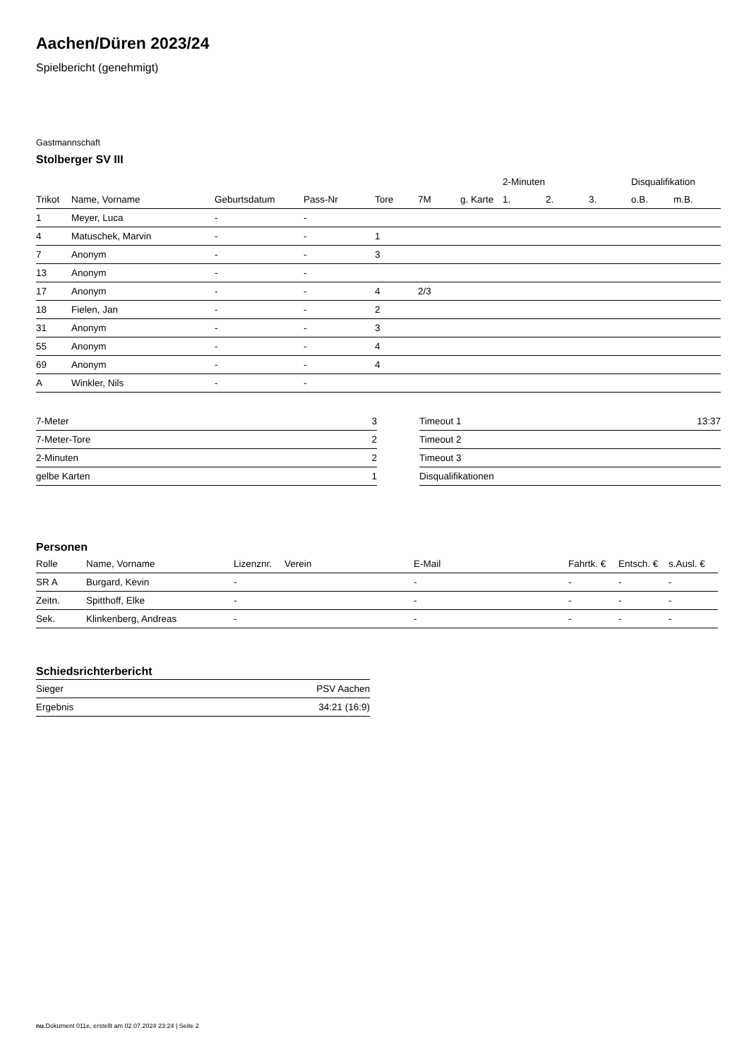Aachen/Düren 2023/24
Spielbericht (genehmigt)
Gastmannschaft
Stolberger SV III
| | | | | | | | 2-Minuten | | | Disqualifikation | |
| --- | --- | --- | --- | --- | --- | --- | --- | --- | --- | --- | --- |
| Trikot | Name, Vorname | Geburtsdatum | Pass-Nr | Tore | 7M | g. Karte | 1. | 2. | 3. | o.B. | m.B. |
| 1 | Meyer, Luca | - | - | | | | | | | | |
| 4 | Matuschek, Marvin | - | - | 1 | | | | | | | |
| 7 | Anonym | - | - | 3 | | | | | | | |
| 13 | Anonym | - | - | | | | | | | | |
| 17 | Anonym | - | - | 4 | 2/3 | | | | | | |
| 18 | Fielen, Jan | - | - | 2 | | | | | | | |
| 31 | Anonym | - | - | 3 | | | | | | | |
| 55 | Anonym | - | - | 4 | | | | | | | |
| 69 | Anonym | - | - | 4 | | | | | | | |
| A | Winkler, Nils | - | - | | | | | | | | |
| 7-Meter | 3 |
| 7-Meter-Tore | 2 |
| 2-Minuten | 2 |
| gelbe Karten | 1 |
| Timeout 1 | 13:37 |
| Timeout 2 | |
| Timeout 3 | |
| Disqualifikationen | |
Personen
| Rolle | Name, Vorname | Lizenznr. | Verein | E-Mail | Fahrtk. € | Entsch. € | s.Ausl. € |
| --- | --- | --- | --- | --- | --- | --- | --- |
| SR A | Burgard, Kevin | - | | - | - | - | - |
| Zeitn. | Spitthoff, Elke | - | | - | - | - | - |
| Sek. | Klinkenberg, Andreas | - | | - | - | - | - |
Schiedsrichterbericht
| Sieger | PSV Aachen |
| Ergebnis | 34:21 (16:9) |
nu.Dokument 011e, erstellt am 02.07.2024 23:24 | Seite 2